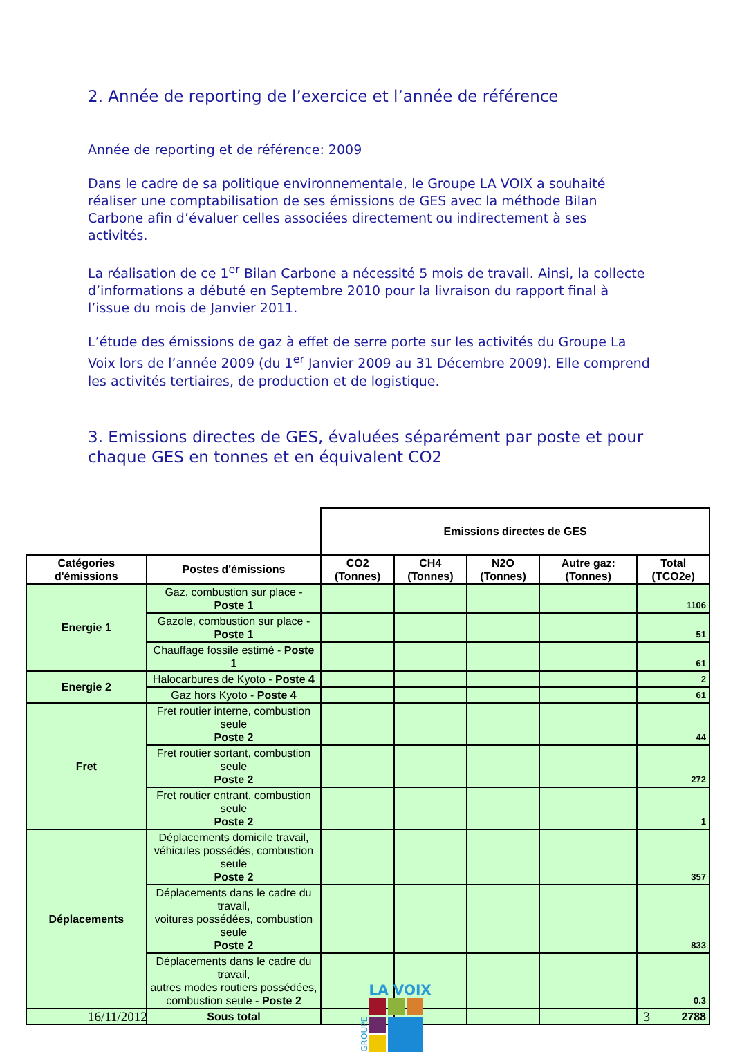2. Année de reporting de l’exercice et l’année de référence
Année de reporting et de référence: 2009
Dans le cadre de sa politique environnementale, le Groupe LA VOIX a souhaité réaliser une comptabilisation de ses émissions de GES avec la méthode Bilan Carbone afin d’évaluer celles associées directement ou indirectement à ses activités.
La réalisation de ce 1<sup>er</sup> Bilan Carbone a nécessité 5 mois de travail. Ainsi, la collecte d’informations a débuté en Septembre 2010 pour la livraison du rapport final à l’issue du mois de Janvier 2011.
L’étude des émissions de gaz à effet de serre porte sur les activités du Groupe La Voix lors de l’année 2009 (du 1<sup>er</sup> Janvier 2009 au 31 Décembre 2009). Elle comprend les activités tertiaires, de production et de logistique.
3. Emissions directes de GES, évaluées séparément par poste et pour chaque GES en tonnes et en équivalent CO2
| | | Emissions directes de GES | | | | |
| Catégories d'émissions | Postes d'émissions | CO2 (Tonnes) | CH4 (Tonnes) | N2O (Tonnes) | Autre gaz: (Tonnes) | Total (TCO2e) |
| Energie 1 | Gaz, combustion sur place - Poste 1 | | | | | 1106 |
| | Gazole, combustion sur place - Poste 1 | | | | | 51 |
| | Chauffage fossile estimé - Poste 1 | | | | | 61 |
| Energie 2 | Halocarbures de Kyoto - Poste 4 | | | | | 2 |
| | Gaz hors Kyoto - Poste 4 | | | | | 61 |
| Fret | Fret routier interne, combustion seule Poste 2 | | | | | 44 |
| | Fret routier sortant, combustion seule Poste 2 | | | | | 272 |
| | Fret routier entrant, combustion seule Poste 2 | | | | | 1 |
| Déplacements | Déplacements domicile travail, véhicules possédés, combustion seule Poste 2 | | | | | 357 |
| | Déplacements dans le cadre du travail, voitures possédées, combustion seule Poste 2 | | | | | 833 |
| | Déplacements dans le cadre du travail, autres modes routiers possédées, combustion seule - Poste 2 | | | | | 0.3 |
| | Sous total | | | | | 2788 |
16/11/2012
GROUPE
LA VOIX
3